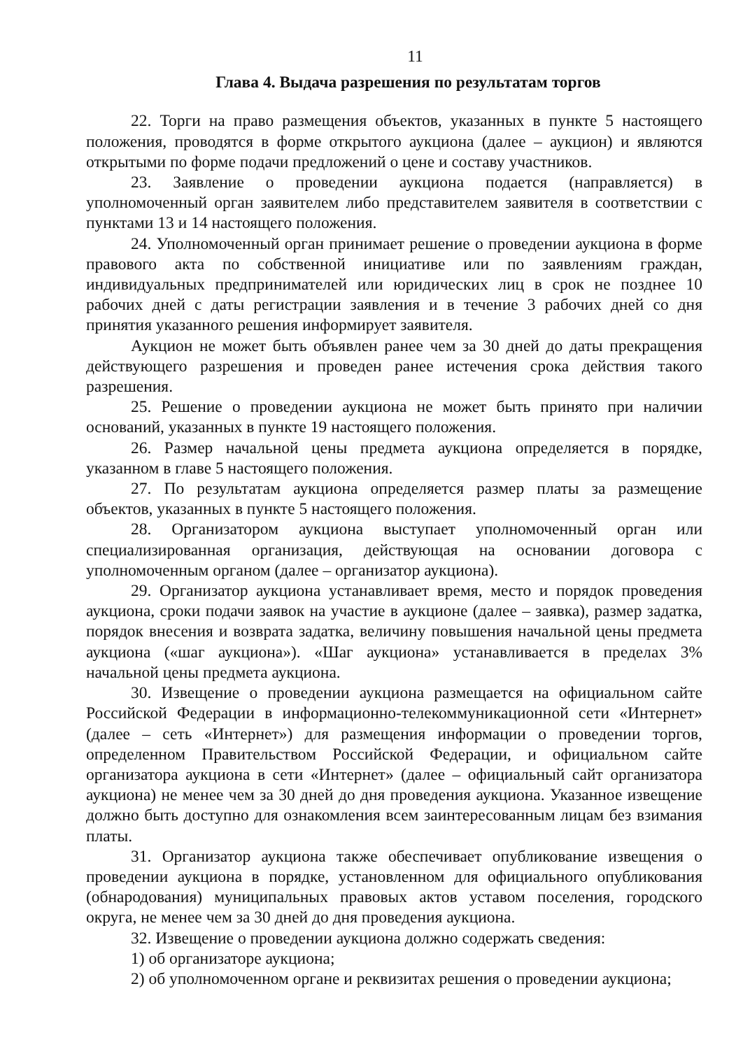11
Глава 4. Выдача разрешения по результатам торгов
22. Торги на право размещения объектов, указанных в пункте 5 настоящего положения, проводятся в форме открытого аукциона (далее – аукцион) и являются открытыми по форме подачи предложений о цене и составу участников.
23. Заявление о проведении аукциона подается (направляется) в уполномоченный орган заявителем либо представителем заявителя в соответствии с пунктами 13 и 14 настоящего положения.
24. Уполномоченный орган принимает решение о проведении аукциона в форме правового акта по собственной инициативе или по заявлениям граждан, индивидуальных предпринимателей или юридических лиц в срок не позднее 10 рабочих дней с даты регистрации заявления и в течение 3 рабочих дней со дня принятия указанного решения информирует заявителя.
Аукцион не может быть объявлен ранее чем за 30 дней до даты прекращения действующего разрешения и проведен ранее истечения срока действия такого разрешения.
25. Решение о проведении аукциона не может быть принято при наличии оснований, указанных в пункте 19 настоящего положения.
26. Размер начальной цены предмета аукциона определяется в порядке, указанном в главе 5 настоящего положения.
27. По результатам аукциона определяется размер платы за размещение объектов, указанных в пункте 5 настоящего положения.
28. Организатором аукциона выступает уполномоченный орган или специализированная организация, действующая на основании договора с уполномоченным органом (далее – организатор аукциона).
29. Организатор аукциона устанавливает время, место и порядок проведения аукциона, сроки подачи заявок на участие в аукционе (далее – заявка), размер задатка, порядок внесения и возврата задатка, величину повышения начальной цены предмета аукциона («шаг аукциона»). «Шаг аукциона» устанавливается в пределах 3% начальной цены предмета аукциона.
30. Извещение о проведении аукциона размещается на официальном сайте Российской Федерации в информационно-телекоммуникационной сети «Интернет» (далее – сеть «Интернет») для размещения информации о проведении торгов, определенном Правительством Российской Федерации, и официальном сайте организатора аукциона в сети «Интернет» (далее – официальный сайт организатора аукциона) не менее чем за 30 дней до дня проведения аукциона. Указанное извещение должно быть доступно для ознакомления всем заинтересованным лицам без взимания платы.
31. Организатор аукциона также обеспечивает опубликование извещения о проведении аукциона в порядке, установленном для официального опубликования (обнародования) муниципальных правовых актов уставом поселения, городского округа, не менее чем за 30 дней до дня проведения аукциона.
32. Извещение о проведении аукциона должно содержать сведения:
1) об организаторе аукциона;
2) об уполномоченном органе и реквизитах решения о проведении аукциона;